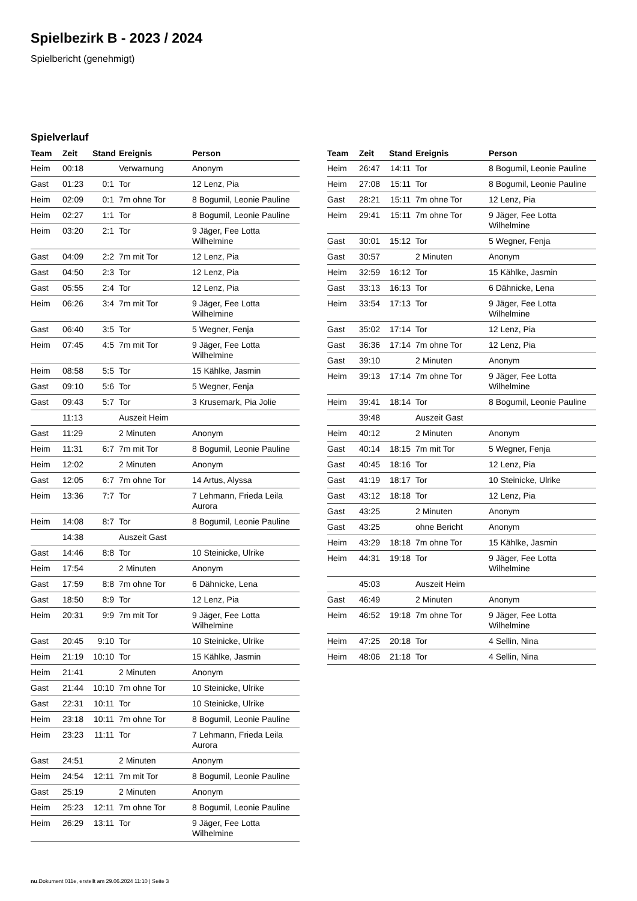Spielbezirk B - 2023 / 2024
Spielbericht (genehmigt)
Spielverlauf
| Team | Zeit | Stand | Ereignis | Person |
| --- | --- | --- | --- | --- |
| Heim | 00:18 | | Verwarnung | Anonym |
| Gast | 01:23 | 0:1 | Tor | 12 Lenz, Pia |
| Heim | 02:09 | 0:1 | 7m ohne Tor | 8 Bogumil, Leonie Pauline |
| Heim | 02:27 | 1:1 | Tor | 8 Bogumil, Leonie Pauline |
| Heim | 03:20 | 2:1 | Tor | 9 Jäger, Fee Lotta Wilhelmine |
| Gast | 04:09 | 2:2 | 7m mit Tor | 12 Lenz, Pia |
| Gast | 04:50 | 2:3 | Tor | 12 Lenz, Pia |
| Gast | 05:55 | 2:4 | Tor | 12 Lenz, Pia |
| Heim | 06:26 | 3:4 | 7m mit Tor | 9 Jäger, Fee Lotta Wilhelmine |
| Gast | 06:40 | 3:5 | Tor | 5 Wegner, Fenja |
| Heim | 07:45 | 4:5 | 7m mit Tor | 9 Jäger, Fee Lotta Wilhelmine |
| Heim | 08:58 | 5:5 | Tor | 15 Kählke, Jasmin |
| Gast | 09:10 | 5:6 | Tor | 5 Wegner, Fenja |
| Gast | 09:43 | 5:7 | Tor | 3 Krusemark, Pia Jolie |
| | 11:13 | | Auszeit Heim | |
| Gast | 11:29 | | 2 Minuten | Anonym |
| Heim | 11:31 | 6:7 | 7m mit Tor | 8 Bogumil, Leonie Pauline |
| Heim | 12:02 | | 2 Minuten | Anonym |
| Gast | 12:05 | 6:7 | 7m ohne Tor | 14 Artus, Alyssa |
| Heim | 13:36 | 7:7 | Tor | 7 Lehmann, Frieda Leila Aurora |
| Heim | 14:08 | 8:7 | Tor | 8 Bogumil, Leonie Pauline |
| | 14:38 | | Auszeit Gast | |
| Gast | 14:46 | 8:8 | Tor | 10 Steinicke, Ulrike |
| Heim | 17:54 | | 2 Minuten | Anonym |
| Gast | 17:59 | 8:8 | 7m ohne Tor | 6 Dähnicke, Lena |
| Gast | 18:50 | 8:9 | Tor | 12 Lenz, Pia |
| Heim | 20:31 | 9:9 | 7m mit Tor | 9 Jäger, Fee Lotta Wilhelmine |
| Gast | 20:45 | 9:10 | Tor | 10 Steinicke, Ulrike |
| Heim | 21:19 | 10:10 | Tor | 15 Kählke, Jasmin |
| Heim | 21:41 | | 2 Minuten | Anonym |
| Gast | 21:44 | 10:10 | 7m ohne Tor | 10 Steinicke, Ulrike |
| Gast | 22:31 | 10:11 | Tor | 10 Steinicke, Ulrike |
| Heim | 23:18 | 10:11 | 7m ohne Tor | 8 Bogumil, Leonie Pauline |
| Heim | 23:23 | 11:11 | Tor | 7 Lehmann, Frieda Leila Aurora |
| Gast | 24:51 | | 2 Minuten | Anonym |
| Heim | 24:54 | 12:11 | 7m mit Tor | 8 Bogumil, Leonie Pauline |
| Gast | 25:19 | | 2 Minuten | Anonym |
| Heim | 25:23 | 12:11 | 7m ohne Tor | 8 Bogumil, Leonie Pauline |
| Heim | 26:29 | 13:11 | Tor | 9 Jäger, Fee Lotta Wilhelmine |
| Team | Zeit | Stand | Ereignis | Person |
| --- | --- | --- | --- | --- |
| Heim | 26:47 | 14:11 | Tor | 8 Bogumil, Leonie Pauline |
| Heim | 27:08 | 15:11 | Tor | 8 Bogumil, Leonie Pauline |
| Gast | 28:21 | 15:11 | 7m ohne Tor | 12 Lenz, Pia |
| Heim | 29:41 | 15:11 | 7m ohne Tor | 9 Jäger, Fee Lotta Wilhelmine |
| Gast | 30:01 | 15:12 | Tor | 5 Wegner, Fenja |
| Gast | 30:57 | | 2 Minuten | Anonym |
| Heim | 32:59 | 16:12 | Tor | 15 Kählke, Jasmin |
| Gast | 33:13 | 16:13 | Tor | 6 Dähnicke, Lena |
| Heim | 33:54 | 17:13 | Tor | 9 Jäger, Fee Lotta Wilhelmine |
| Gast | 35:02 | 17:14 | Tor | 12 Lenz, Pia |
| Gast | 36:36 | 17:14 | 7m ohne Tor | 12 Lenz, Pia |
| Gast | 39:10 | | 2 Minuten | Anonym |
| Heim | 39:13 | 17:14 | 7m ohne Tor | 9 Jäger, Fee Lotta Wilhelmine |
| Heim | 39:41 | 18:14 | Tor | 8 Bogumil, Leonie Pauline |
| | 39:48 | | Auszeit Gast | |
| Heim | 40:12 | | 2 Minuten | Anonym |
| Gast | 40:14 | 18:15 | 7m mit Tor | 5 Wegner, Fenja |
| Gast | 40:45 | 18:16 | Tor | 12 Lenz, Pia |
| Gast | 41:19 | 18:17 | Tor | 10 Steinicke, Ulrike |
| Gast | 43:12 | 18:18 | Tor | 12 Lenz, Pia |
| Gast | 43:25 | | 2 Minuten | Anonym |
| Gast | 43:25 | | ohne Bericht | Anonym |
| Heim | 43:29 | 18:18 | 7m ohne Tor | 15 Kählke, Jasmin |
| Heim | 44:31 | 19:18 | Tor | 9 Jäger, Fee Lotta Wilhelmine |
| | 45:03 | | Auszeit Heim | |
| Gast | 46:49 | | 2 Minuten | Anonym |
| Heim | 46:52 | 19:18 | 7m ohne Tor | 9 Jäger, Fee Lotta Wilhelmine |
| Heim | 47:25 | 20:18 | Tor | 4 Sellin, Nina |
| Heim | 48:06 | 21:18 | Tor | 4 Sellin, Nina |
nu.Dokument 011e, erstellt am 29.06.2024 11:10 | Seite 3